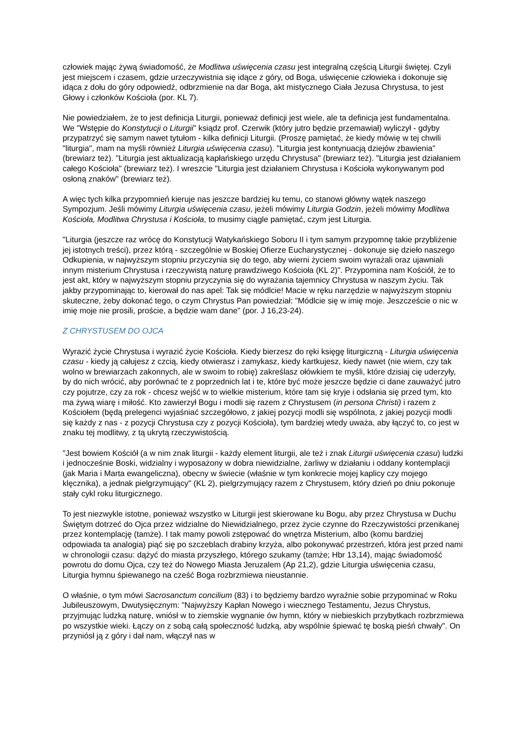człowiek mając żywą świadomość, że Modlitwa uświęcenia czasu jest integralną częścią Liturgii świętej. Czyli jest miejscem i czasem, gdzie urzeczywistnia się idące z góry, od Boga, uświęcenie człowieka i dokonuje się idąca z dołu do góry odpowiedź, odbrzmienie na dar Boga, akt mistycznego Ciała Jezusa Chrystusa, to jest Głowy i członków Kościoła (por. KL 7).
Nie powiedziałem, że to jest definicja Liturgii, ponieważ definicji jest wiele, ale ta definicja jest fundamentalna. We "Wstępie do Konstytucji o Liturgii" ksiądz prof. Czerwik (który jutro będzie przemawiał) wyliczył - gdyby przypatrzyć się samym nawet tytułom - kilka definicji Liturgii. (Proszę pamiętać, że kiedy mówię w tej chwili "liturgia", mam na myśli również Liturgia uświęcenia czasu). "Liturgia jest kontynuacją dziejów zbawienia" (brewiarz też). "Liturgia jest aktualizacją kapłańskiego urzędu Chrystusa" (brewiarz też). "Liturgia jest działaniem całego Kościoła" (brewiarz też). I wreszcie "Liturgia jest działaniem Chrystusa i Kościoła wykonywanym pod osłoną znaków" (brewiarz też).
A więc tych kilka przypomnień kieruje nas jeszcze bardziej ku temu, co stanowi główny wątek naszego Sympozjum. Jeśli mówimy Liturgia uświęcenia czasu, jeżeli mówimy Liturgia Godzin, jeżeli mówimy Modlitwa Kościoła, Modlitwa Chrystusa i Kościoła, to musimy ciągle pamiętać, czym jest Liturgia.
"Liturgia (jeszcze raz wrócę do Konstytucji Watykańskiego Soboru II i tym samym przypomnę takie przybliżenie jej istotnych treści), przez którą - szczególnie w Boskiej Ofierze Eucharystycznej - dokonuje się dzieło naszego Odkupienia, w najwyższym stopniu przyczynia się do tego, aby wierni życiem swoim wyrażali oraz ujawniali innym misterium Chrystusa i rzeczywistą naturę prawdziwego Kościoła (KL 2)". Przypomina nam Kościół, że to jest akt, który w najwyższym stopniu przyczynia się do wyrażania tajemnicy Chrystusa w naszym życiu. Tak jakby przypominając to, kierował do nas apel: Tak się módlcie! Macie w ręku narzędzie w najwyższym stopniu skuteczne, żeby dokonać tego, o czym Chrystus Pan powiedział: "Módlcie się w imię moje. Jeszczeście o nic w imię moje nie prosili, proście, a będzie wam dane" (por. J 16,23-24).
Z CHRYSTUSEM DO OJCA
Wyrazić życie Chrystusa i wyrazić życie Kościoła. Kiedy bierzesz do ręki księgę liturgiczną - Liturgia uświęcenia czasu - kiedy ją całujesz z czcią, kiedy otwierasz i zamykasz, kiedy kartkujesz, kiedy nawet (nie wiem, czy tak wolno w brewiarzach zakonnych, ale w swoim to robię) zakreślasz ołówkiem te myśli, które dzisiaj cię uderzyły, by do nich wrócić, aby porównać te z poprzednich lat i te, które być może jeszcze będzie ci dane zauważyć jutro czy pojutrze, czy za rok - chcesz wejść w to wielkie misterium, które tam się kryje i odsłania się przed tym, kto ma żywą wiarę i miłość. Kto zawierzył Bogu i modli się razem z Chrystusem (in persona Christi) i razem z Kościołem (będą prelegenci wyjaśniać szczegółowo, z jakiej pozycji modli się wspólnota, z jakiej pozycji modli się każdy z nas - z pozycji Chrystusa czy z pozycji Kościoła), tym bardziej wtedy uważa, aby łączyć to, co jest w znaku tej modlitwy, z tą ukrytą rzeczywistością.
"Jest bowiem Kościół (a w nim znak liturgii - każdy element liturgii, ale też i znak Liturgii uświęcenia czasu) ludzki i jednocześnie Boski, widzialny i wyposażony w dobra niewidzialne, żarliwy w działaniu i oddany kontemplacji (jak Maria i Marta ewangeliczna), obecny w świecie (właśnie w tym konkrecie mojej kaplicy czy mojego klęcznika), a jednak pielgrzymujący" (KL 2), pielgrzymujący razem z Chrystusem, który dzień po dniu pokonuje stały cykl roku liturgicznego.
To jest niezwykle istotne, ponieważ wszystko w Liturgii jest skierowane ku Bogu, aby przez Chrystusa w Duchu Świętym dotrzeć do Ojca przez widzialne do Niewidzialnego, przez życie czynne do Rzeczywistości przenikanej przez kontemplację (tamże). I tak mamy powoli zstępować do wnętrza Misterium, albo (komu bardziej odpowiada ta analogia) piąć się po szczeblach drabiny krzyża, albo pokonywać przestrzeń, która jest przed nami w chronologii czasu: dążyć do miasta przyszłego, którego szukamy (tamże; Hbr 13,14), mając świadomość powrotu do domu Ojca, czy też do Nowego Miasta Jeruzalem (Ap 21,2), gdzie Liturgia uświęcenia czasu, Liturgia hymnu śpiewanego na cześć Boga rozbrzmiewa nieustannie.
O właśnie, o tym mówi Sacrosanctum concilium (83) i to będziemy bardzo wyraźnie sobie przypominać w Roku Jubileuszowym, Dwutysięcznym: "Najwyższy Kapłan Nowego i wiecznego Testamentu, Jezus Chrystus, przyjmując ludzką naturę, wniósł w to ziemskie wygnanie ów hymn, który w niebieskich przybytkach rozbrzmiewa po wszystkie wieki. Łączy on z sobą całą społeczność ludzką, aby wspólnie śpiewać tę boską pieśń chwały". On przyniósł ją z góry i dał nam, włączył nas w